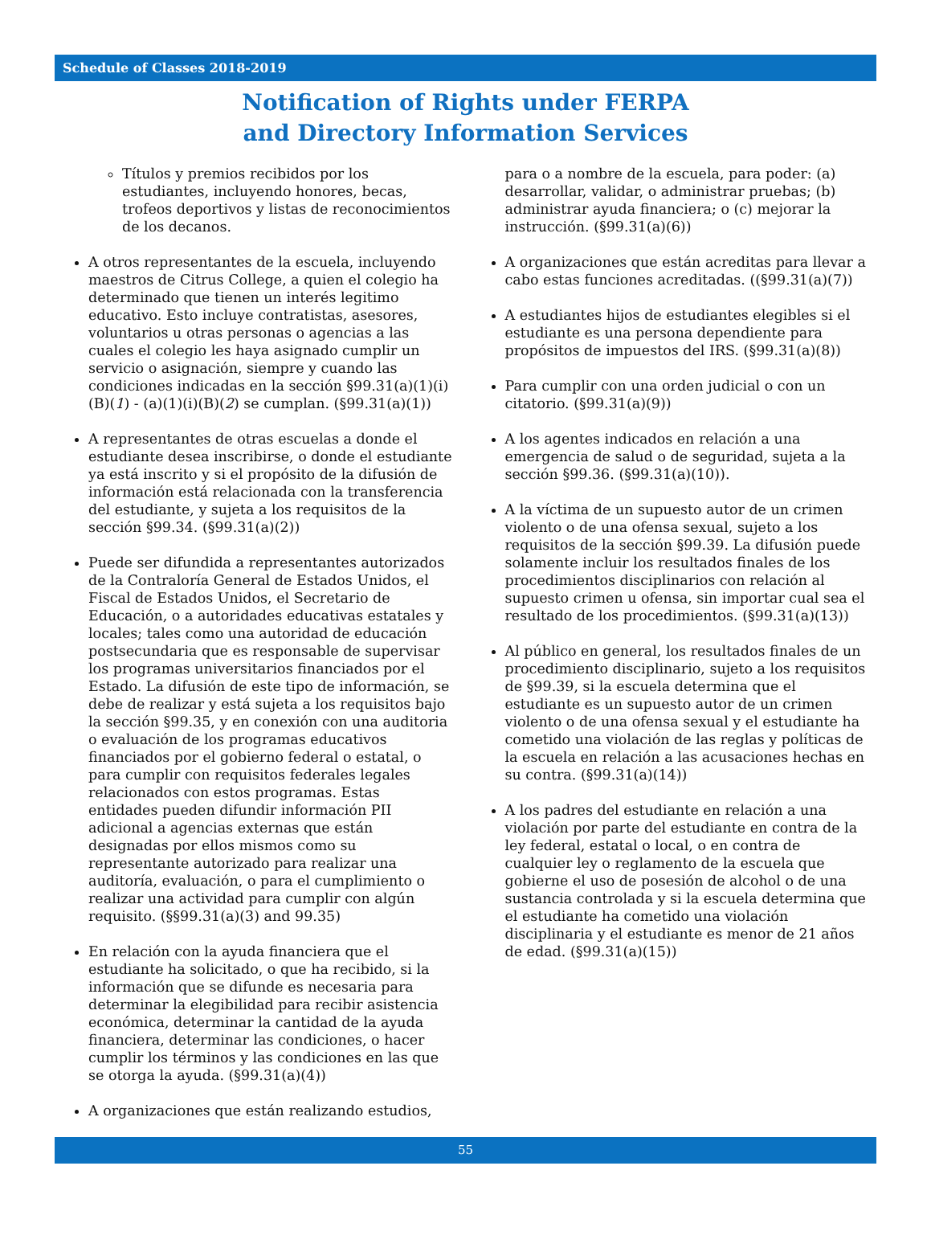Schedule of Classes 2018-2019
Notification of Rights under FERPA
and Directory Information Services
Títulos y premios recibidos por los estudiantes, incluyendo honores, becas, trofeos deportivos y listas de reconocimientos de los decanos.
A otros representantes de la escuela, incluyendo maestros de Citrus College, a quien el colegio ha determinado que tienen un interés legitimo educativo. Esto incluye contratistas, asesores, voluntarios u otras personas o agencias a las cuales el colegio les haya asignado cumplir un servicio o asignación, siempre y cuando las condiciones indicadas en la sección §99.31(a)(1)(i)(B)(1) - (a)(1)(i)(B)(2) se cumplan. (§99.31(a)(1))
A representantes de otras escuelas a donde el estudiante desea inscribirse, o donde el estudiante ya está inscrito y si el propósito de la difusión de información está relacionada con la transferencia del estudiante, y sujeta a los requisitos de la sección §99.34. (§99.31(a)(2))
Puede ser difundida a representantes autorizados de la Contraloría General de Estados Unidos, el Fiscal de Estados Unidos, el Secretario de Educación, o a autoridades educativas estatales y locales; tales como una autoridad de educación postsecundaria que es responsable de supervisar los programas universitarios financiados por el Estado. La difusión de este tipo de información, se debe de realizar y está sujeta a los requisitos bajo la sección §99.35, y en conexión con una auditoria o evaluación de los programas educativos financiados por el gobierno federal o estatal, o para cumplir con requisitos federales legales relacionados con estos programas. Estas entidades pueden difundir información PII adicional a agencias externas que están designadas por ellos mismos como su representante autorizado para realizar una auditoría, evaluación, o para el cumplimiento o realizar una actividad para cumplir con algún requisito. (§§99.31(a)(3) and 99.35)
En relación con la ayuda financiera que el estudiante ha solicitado, o que ha recibido, si la información que se difunde es necesaria para determinar la elegibilidad para recibir asistencia económica, determinar la cantidad de la ayuda financiera, determinar las condiciones, o hacer cumplir los términos y las condiciones en las que se otorga la ayuda. (§99.31(a)(4))
A organizaciones que están realizando estudios,
para o a nombre de la escuela, para poder: (a) desarrollar, validar, o administrar pruebas; (b) administrar ayuda financiera; o (c) mejorar la instrucción. (§99.31(a)(6))
A organizaciones que están acreditas para llevar a cabo estas funciones acreditadas. ((§99.31(a)(7))
A estudiantes hijos de estudiantes elegibles si el estudiante es una persona dependiente para propósitos de impuestos del IRS. (§99.31(a)(8))
Para cumplir con una orden judicial o con un citatorio. (§99.31(a)(9))
A los agentes indicados en relación a una emergencia de salud o de seguridad, sujeta a la sección §99.36. (§99.31(a)(10)).
A la víctima de un supuesto autor de un crimen violento o de una ofensa sexual, sujeto a los requisitos de la sección §99.39. La difusión puede solamente incluir los resultados finales de los procedimientos disciplinarios con relación al supuesto crimen u ofensa, sin importar cual sea el resultado de los procedimientos. (§99.31(a)(13))
Al público en general, los resultados finales de un procedimiento disciplinario, sujeto a los requisitos de §99.39, si la escuela determina que el estudiante es un supuesto autor de un crimen violento o de una ofensa sexual y el estudiante ha cometido una violación de las reglas y políticas de la escuela en relación a las acusaciones hechas en su contra. (§99.31(a)(14))
A los padres del estudiante en relación a una violación por parte del estudiante en contra de la ley federal, estatal o local, o en contra de cualquier ley o reglamento de la escuela que gobierne el uso de posesión de alcohol o de una sustancia controlada y si la escuela determina que el estudiante ha cometido una violación disciplinaria y el estudiante es menor de 21 años de edad. (§99.31(a)(15))
55